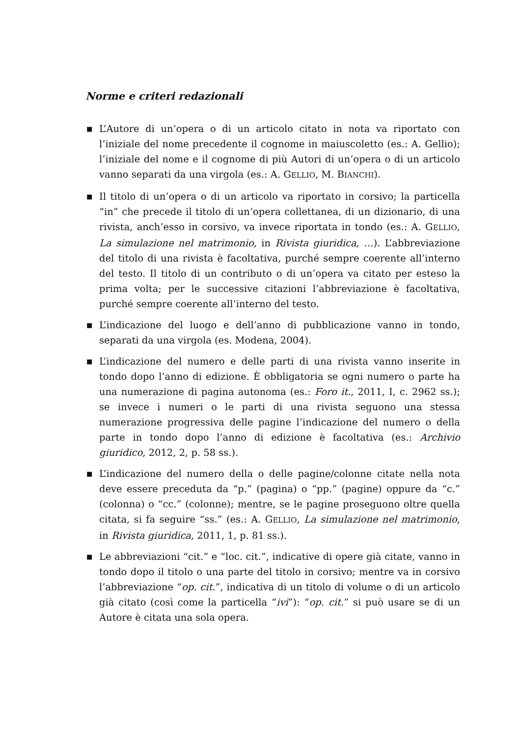Norme e criteri redazionali
■ L’Autore di un’opera o di un articolo citato in nota va riportato con l’iniziale del nome precedente il cognome in maiuscoletto (es.: A. Gellio); l’iniziale del nome e il cognome di più Autori di un’opera o di un articolo vanno separati da una virgola (es.: A. GELLIO, M. BIANCHI).
■ Il titolo di un’opera o di un articolo va riportato in corsivo; la particella “in” che precede il titolo di un’opera collettanea, di un dizionario, di una rivista, anch’esso in corsivo, va invece riportata in tondo (es.: A. GELLIO, La simulazione nel matrimonio, in Rivista giuridica, …). L’abbreviazione del titolo di una rivista è facoltativa, purché sempre coerente all’interno del testo. Il titolo di un contributo o di un’opera va citato per esteso la prima volta; per le successive citazioni l’abbreviazione è facoltativa, purché sempre coerente all’interno del testo.
■ L’indicazione del luogo e dell’anno di pubblicazione vanno in tondo, separati da una virgola (es. Modena, 2004).
■ L’indicazione del numero e delle parti di una rivista vanno inserite in tondo dopo l’anno di edizione. È obbligatoria se ogni numero o parte ha una numerazione di pagina autonoma (es.: Foro it., 2011, I, c. 2962 ss.); se invece i numeri o le parti di una rivista seguono una stessa numerazione progressiva delle pagine l’indicazione del numero o della parte in tondo dopo l’anno di edizione è facoltativa (es.: Archivio giuridico, 2012, 2, p. 58 ss.).
■ L’indicazione del numero della o delle pagine/colonne citate nella nota deve essere preceduta da “p.” (pagina) o “pp.” (pagine) oppure da “c.” (colonna) o “cc.” (colonne); mentre, se le pagine proseguono oltre quella citata, si fa seguire “ss.” (es.: A. GELLIO, La simulazione nel matrimonio, in Rivista giuridica, 2011, 1, p. 81 ss.).
■ Le abbreviazioni “cit.” e “loc. cit.”, indicative di opere già citate, vanno in tondo dopo il titolo o una parte del titolo in corsivo; mentre va in corsivo l’abbreviazione “op. cit.”, indicativa di un titolo di volume o di un articolo già citato (così come la particella “ivi”): “op. cit.” si può usare se di un Autore è citata una sola opera.